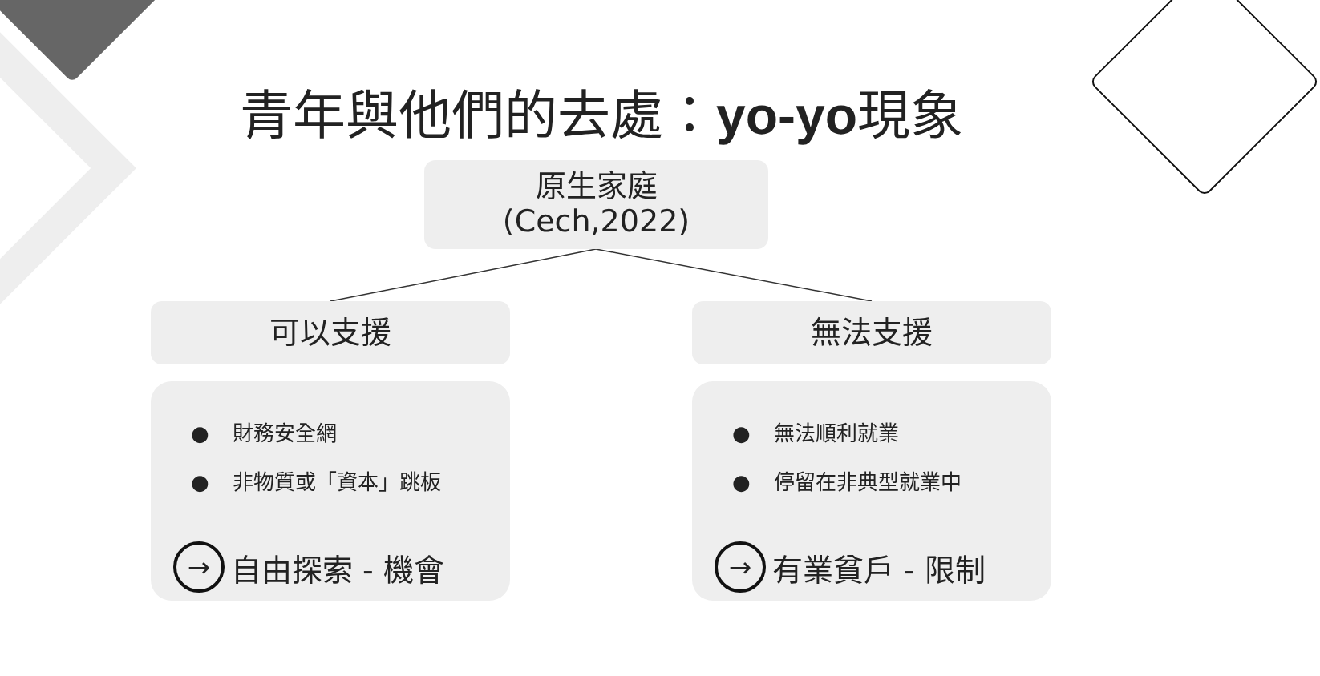青年與他們的去處：yo-yo現象
原生家庭
(Cech,2022)
可以支援 無法支援
● 財務安全網
● 非物質或「資本」跳板
→
自由探索 - 機會
● 無法順利就業
● 停留在非典型就業中
→
有業貧戶 - 限制